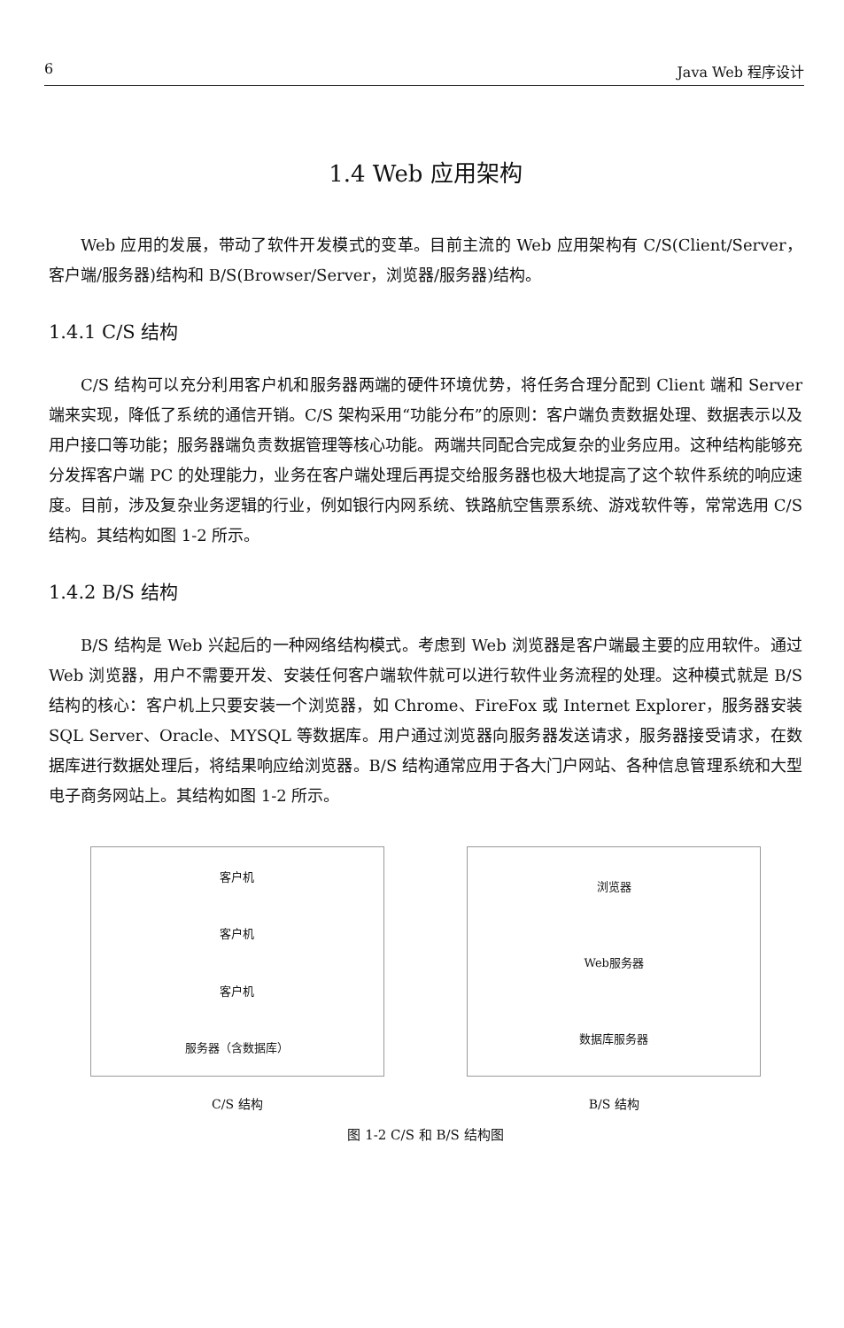6 Java Web 程序设计
1.4 Web 应用架构
Web 应用的发展，带动了软件开发模式的变革。目前主流的 Web 应用架构有 C/S(Client/Server，客户端/服务器)结构和 B/S(Browser/Server，浏览器/服务器)结构。
1.4.1 C/S 结构
C/S 结构可以充分利用客户机和服务器两端的硬件环境优势，将任务合理分配到 Client 端和 Server 端来实现，降低了系统的通信开销。C/S 架构采用“功能分布”的原则：客户端负责数据处理、数据表示以及用户接口等功能；服务器端负责数据管理等核心功能。两端共同配合完成复杂的业务应用。这种结构能够充分发挥客户端 PC 的处理能力，业务在客户端处理后再提交给服务器也极大地提高了这个软件系统的响应速度。目前，涉及复杂业务逻辑的行业，例如银行内网系统、铁路航空售票系统、游戏软件等，常常选用 C/S 结构。其结构如图 1-2 所示。
1.4.2 B/S 结构
B/S 结构是 Web 兴起后的一种网络结构模式。考虑到 Web 浏览器是客户端最主要的应用软件。通过 Web 浏览器，用户不需要开发、安装任何客户端软件就可以进行软件业务流程的处理。这种模式就是 B/S 结构的核心：客户机上只要安装一个浏览器，如 Chrome、FireFox 或 Internet Explorer，服务器安装 SQL Server、Oracle、MYSQL 等数据库。用户通过浏览器向服务器发送请求，服务器接受请求，在数据库进行数据处理后，将结果响应给浏览器。B/S 结构通常应用于各大门户网站、各种信息管理系统和大型电子商务网站上。其结构如图 1-2 所示。
客户机
客户机
客户机
服务器（含数据库）
浏览器
Web服务器
数据库服务器
C/S 结构 B/S 结构
图 1-2 C/S 和 B/S 结构图